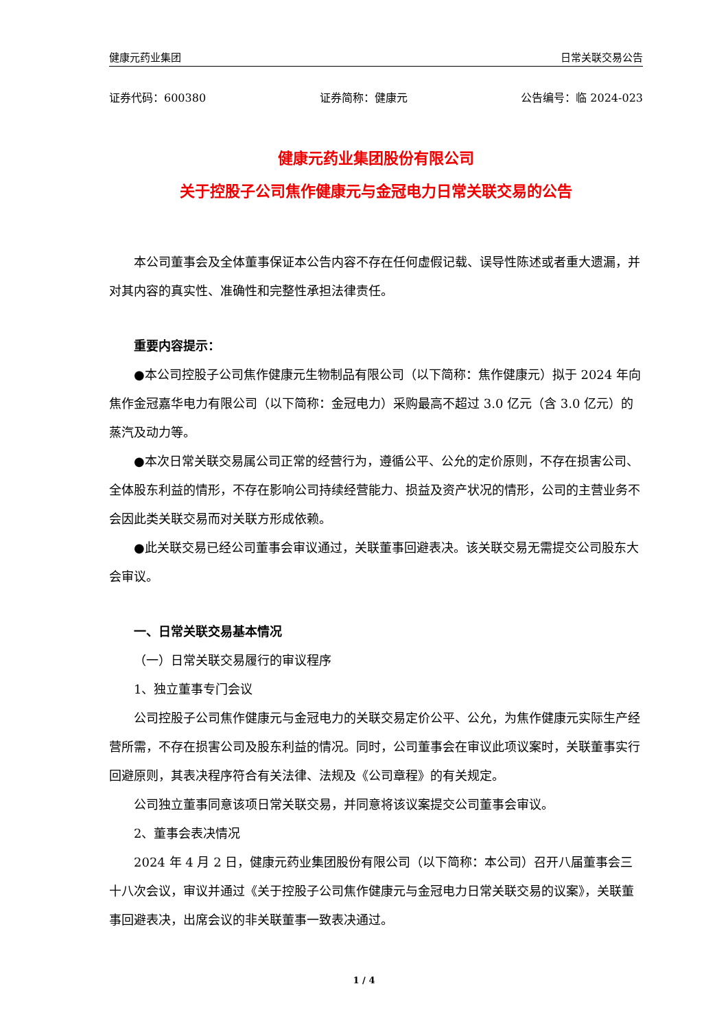健康元药业集团 日常关联交易公告
证券代码：600380 证券简称：健康元 公告编号：临 2024-023
健康元药业集团股份有限公司
关于控股子公司焦作健康元与金冠电力日常关联交易的公告
本公司董事会及全体董事保证本公告内容不存在任何虚假记载、误导性陈述或者重大遗漏，并对其内容的真实性、准确性和完整性承担法律责任。
重要内容提示：
●本公司控股子公司焦作健康元生物制品有限公司（以下简称：焦作健康元）拟于 2024 年向焦作金冠嘉华电力有限公司（以下简称：金冠电力）采购最高不超过 3.0 亿元（含 3.0 亿元）的蒸汽及动力等。
●本次日常关联交易属公司正常的经营行为，遵循公平、公允的定价原则，不存在损害公司、全体股东利益的情形，不存在影响公司持续经营能力、损益及资产状况的情形，公司的主营业务不会因此类关联交易而对关联方形成依赖。
●此关联交易已经公司董事会审议通过，关联董事回避表决。该关联交易无需提交公司股东大会审议。
一、日常关联交易基本情况
（一）日常关联交易履行的审议程序
1、独立董事专门会议
公司控股子公司焦作健康元与金冠电力的关联交易定价公平、公允，为焦作健康元实际生产经营所需，不存在损害公司及股东利益的情况。同时，公司董事会在审议此项议案时，关联董事实行回避原则，其表决程序符合有关法律、法规及《公司章程》的有关规定。
公司独立董事同意该项日常关联交易，并同意将该议案提交公司董事会审议。
2、董事会表决情况
2024 年 4 月 2 日，健康元药业集团股份有限公司（以下简称：本公司）召开八届董事会三十八次会议，审议并通过《关于控股子公司焦作健康元与金冠电力日常关联交易的议案》，关联董事回避表决，出席会议的非关联董事一致表决通过。
1 / 4